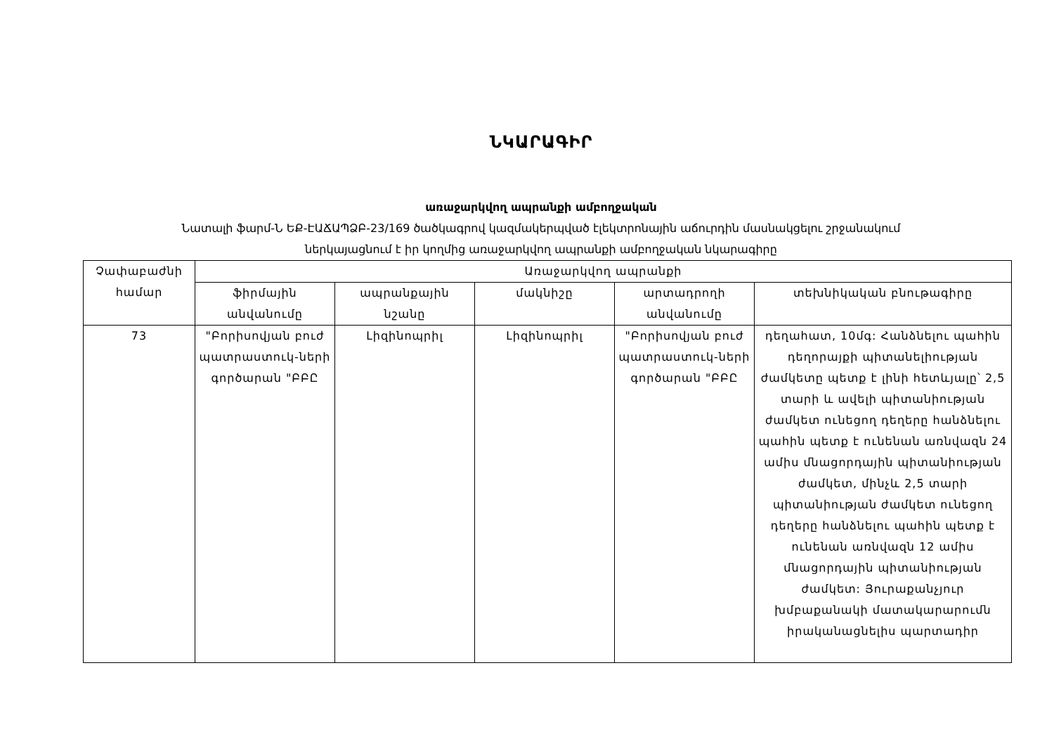ՆԿԱՐԱԳԻՐ
առաջարկվող ապրանքի ամբողջական
Նատալի ֆարմ-Ն ԵՔ-ԷԱՃԱՊՁԲ-23/169 ծածկագրով կազմակերպված էլեկտրոնային աճուրդին մասնակցելու շրջանակում
ներկայացնում է իր կողմից առաջարկվող ապրանքի ամբողջական նկարագիրը
| Չափաբաժնի համար | Առաջարկվող ապրանքի | | | | |
| --- | --- | --- | --- | --- | --- |
| | ֆիրմային անվանումը | ապրանքային նշանը | մակնիշը | արտադրողի անվանումը | տեխնիկական բնութագիրը |
| 73 | "Բորիսովյան բուժ պատրաստուկ-ների գործարան "ԲԲԸ | Լիզինոպրիլ | Լիզինոպրիլ | "Բորիսովյան բուժ պատրաստուկ-ների գործարան "ԲԲԸ | դեղահատ, 10մգ: Հանձնելու պահին դեղորայքի պիտանելիության ժամկետը պետք է լինի հետևյալը՝ 2,5 տարի և ավելի պիտանիության ժամկետ ունեցող դեղերը հանձնելու պահին պետք է ունենան առնվազն 24 ամիս մնացորդային պիտանիության ժամկետ, մինչև 2,5 տարի պիտանիության ժամկետ ունեցող դեղերը հանձնելու պահին պետք է ունենան առնվազն 12 ամիս մնացորդային պիտանիության ժամկետ: Յուրաքանչյուր խմբաքանակի մատակարարումն իրականացնելիս պարտադիր |